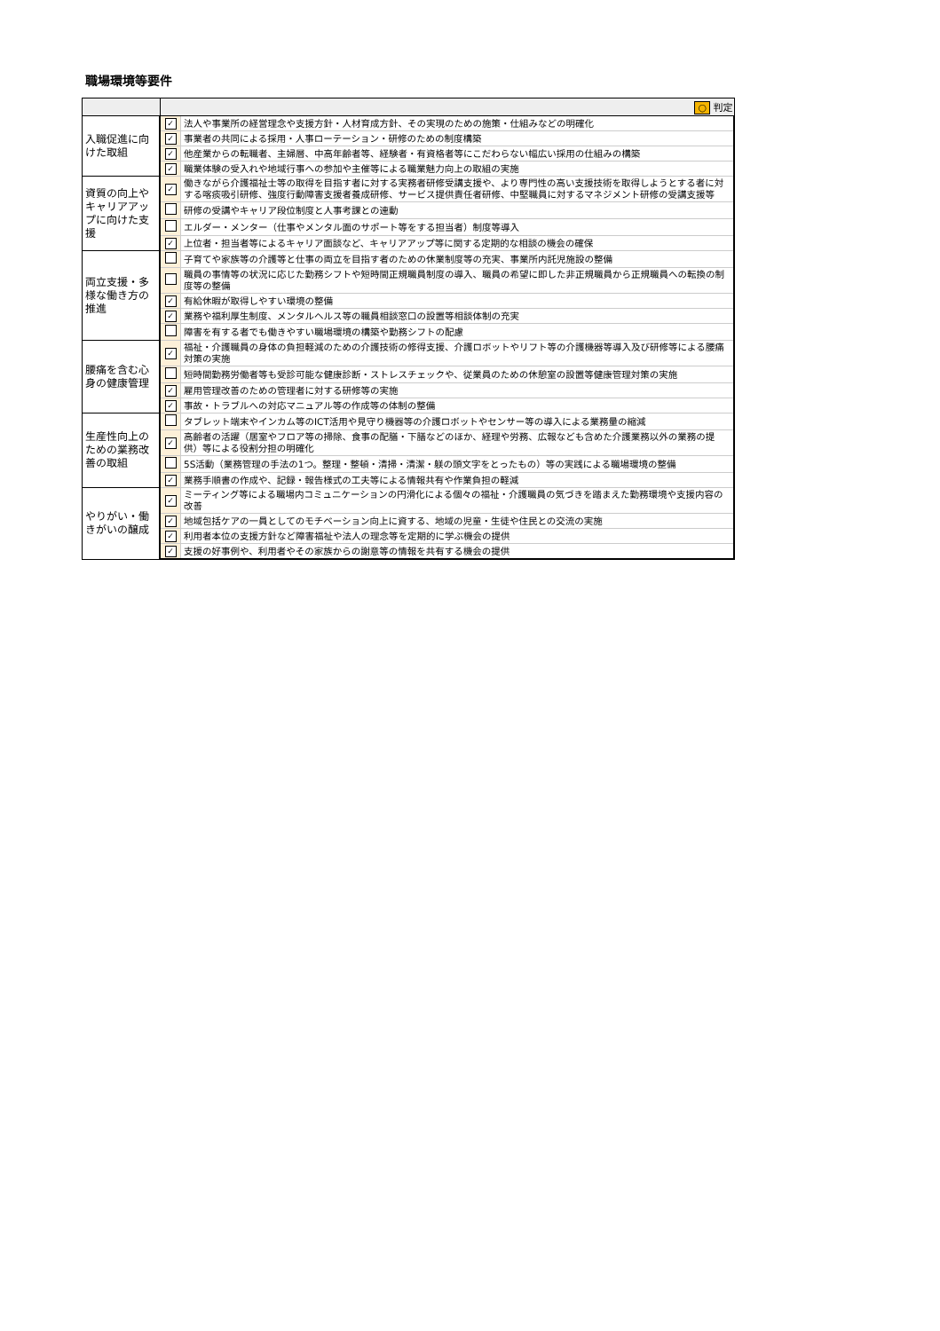職場環境等要件
| | ○ 判定 | |
| --- | --- | --- |
| 入職促進に向けた取組 | ✓ | 法人や事業所の経営理念や支援方針・人材育成方針、その実現のための施策・仕組みなどの明確化 |
| | ✓ | 事業者の共同による採用・人事ローテーション・研修のための制度構築 |
| | ✓ | 他産業からの転職者、主婦層、中高年齢者等、経験者・有資格者等にこだわらない幅広い採用の仕組みの構築 |
| | ✓ | 職業体験の受入れや地域行事への参加や主催等による職業魅力向上の取組の実施 |
| 資質の向上やキャリアアップに向けた支援 | ✓ | 働きながら介護福祉士等の取得を目指す者に対する実務者研修受講支援や、より専門性の高い支援技術を取得しようとする者に対する喀痰吸引研修、強度行動障害支援者養成研修、サービス提供責任者研修、中堅職員に対するマネジメント研修の受講支援等 |
| | | 研修の受講やキャリア段位制度と人事考課との連動 |
| | | エルダー・メンター（仕事やメンタル面のサポート等をする担当者）制度等導入 |
| | ✓ | 上位者・担当者等によるキャリア面談など、キャリアアップ等に関する定期的な相談の機会の確保 |
| 両立支援・多様な働き方の推進 | | 子育てや家族等の介護等と仕事の両立を目指す者のための休業制度等の充実、事業所内託児施設の整備 |
| | | 職員の事情等の状況に応じた勤務シフトや短時間正規職員制度の導入、職員の希望に即した非正規職員から正規職員への転換の制度等の整備 |
| | ✓ | 有給休暇が取得しやすい環境の整備 |
| | ✓ | 業務や福利厚生制度、メンタルヘルス等の職員相談窓口の設置等相談体制の充実 |
| | | 障害を有する者でも働きやすい職場環境の構築や勤務シフトの配慮 |
| 腰痛を含む心身の健康管理 | ✓ | 福祉・介護職員の身体の負担軽減のための介護技術の修得支援、介護ロボットやリフト等の介護機器等導入及び研修等による腰痛対策の実施 |
| | | 短時間勤務労働者等も受診可能な健康診断・ストレスチェックや、従業員のための休憩室の設置等健康管理対策の実施 |
| | ✓ | 雇用管理改善のための管理者に対する研修等の実施 |
| | ✓ | 事故・トラブルへの対応マニュアル等の作成等の体制の整備 |
| 生産性向上のための業務改善の取組 | | タブレット端末やインカム等のICT活用や見守り機器等の介護ロボットやセンサー等の導入による業務量の縮減 |
| | ✓ | 高齢者の活躍（居室やフロア等の掃除、食事の配膳・下膳などのほか、経理や労務、広報なども含めた介護業務以外の業務の提供）等による役割分担の明確化 |
| | | 5S活動（業務管理の手法の1つ。整理・整頓・清掃・清潔・躾の頭文字をとったもの）等の実践による職場環境の整備 |
| | ✓ | 業務手順書の作成や、記録・報告様式の工夫等による情報共有や作業負担の軽減 |
| やりがい・働きがいの醸成 | ✓ | ミーティング等による職場内コミュニケーションの円滑化による個々の福祉・介護職員の気づきを踏まえた勤務環境や支援内容の改善 |
| | ✓ | 地域包括ケアの一員としてのモチベーション向上に資する、地域の児童・生徒や住民との交流の実施 |
| | ✓ | 利用者本位の支援方針など障害福祉や法人の理念等を定期的に学ぶ機会の提供 |
| | ✓ | 支援の好事例や、利用者やその家族からの謝意等の情報を共有する機会の提供 |